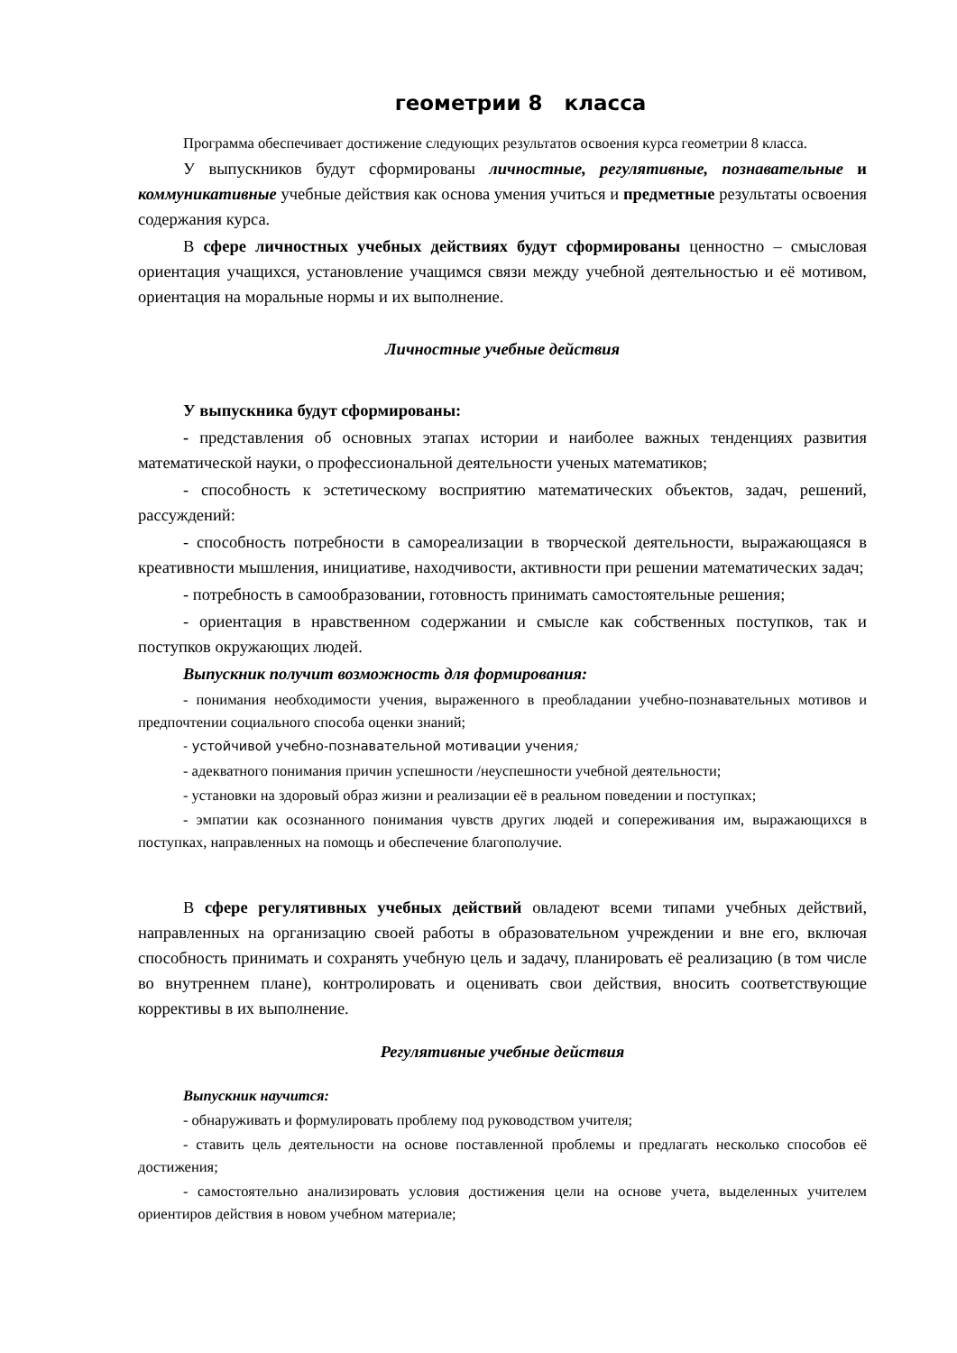геометрии 8 класса
Программа обеспечивает достижение следующих результатов освоения курса геометрии 8 класса.
У выпускников будут сформированы личностные, регулятивные, познавательные и коммуникативные учебные действия как основа умения учиться и предметные результаты освоения содержания курса.
В сфере личностных учебных действиях будут сформированы ценностно – смысловая ориентация учащихся, установление учащимся связи между учебной деятельностью и её мотивом, ориентация на моральные нормы и их выполнение.
Личностные учебные действия
У выпускника будут сформированы:
- представления об основных этапах истории и наиболее важных тенденциях развития математической науки, о профессиональной деятельности ученых математиков;
- способность к эстетическому восприятию математических объектов, задач, решений, рассуждений:
- способность потребности в самореализации в творческой деятельности, выражающаяся в креативности мышления, инициативе, находчивости, активности при решении математических задач;
- потребность в самообразовании, готовность принимать самостоятельные решения;
- ориентация в нравственном содержании и смысле как собственных поступков, так и поступков окружающих людей.
Выпускник получит возможность для формирования:
- понимания необходимости учения, выраженного в преобладании учебно-познавательных мотивов и предпочтении социального способа оценки знаний;
- устойчивой учебно-познавательной мотивации учения;
- адекватного понимания причин успешности /неуспешности учебной деятельности;
- установки на здоровый образ жизни и реализации её в реальном поведении и поступках;
- эмпатии как осознанного понимания чувств других людей и сопереживания им, выражающихся в поступках, направленных на помощь и обеспечение благополучие.
В сфере регулятивных учебных действий овладеют всеми типами учебных действий, направленных на организацию своей работы в образовательном учреждении и вне его, включая способность принимать и сохранять учебную цель и задачу, планировать её реализацию (в том числе во внутреннем плане), контролировать и оценивать свои действия, вносить соответствующие коррективы в их выполнение.
Регулятивные учебные действия
Выпускник научится:
- обнаруживать и формулировать проблему под руководством учителя;
- ставить цель деятельности на основе поставленной проблемы и предлагать несколько способов её достижения;
- самостоятельно анализировать условия достижения цели на основе учета, выделенных учителем ориентиров действия в новом учебном материале;